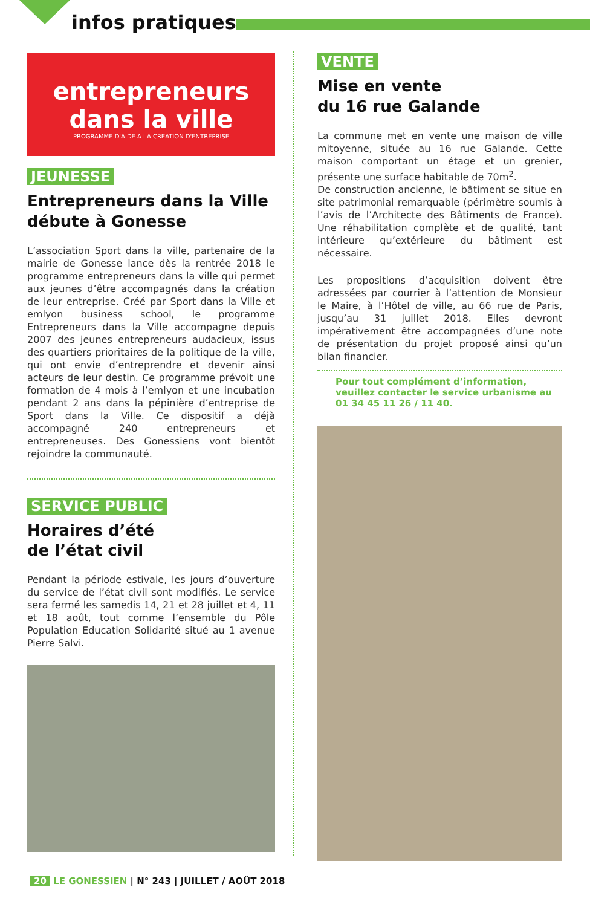infos pratiques
entrepreneurs
dans la ville
PROGRAMME D'AIDE A LA CREATION D'ENTREPRISE
JEUNESSE
Entrepreneurs dans la Ville débute à Gonesse
L’association Sport dans la ville, partenaire de la mairie de Gonesse lance dès la rentrée 2018 le programme entrepreneurs dans la ville qui permet aux jeunes d’être accompagnés dans la création de leur entreprise. Créé par Sport dans la Ville et emlyon business school, le programme Entrepreneurs dans la Ville accompagne depuis 2007 des jeunes entrepreneurs audacieux, issus des quartiers prioritaires de la politique de la ville, qui ont envie d’entreprendre et devenir ainsi acteurs de leur destin. Ce programme prévoit une formation de 4 mois à l’emlyon et une incubation pendant 2 ans dans la pépinière d’entreprise de Sport dans la Ville. Ce dispositif a déjà accompagné 240 entrepreneurs et entrepreneuses. Des Gonessiens vont bientôt rejoindre la communauté.
SERVICE PUBLIC
Horaires d’été
de l’état civil
Pendant la période estivale, les jours d’ouverture du service de l’état civil sont modifiés. Le service sera fermé les samedis 14, 21 et 28 juillet et 4, 11 et 18 août, tout comme l’ensemble du Pôle Population Education Solidarité situé au 1 avenue Pierre Salvi.
VENTE
Mise en vente
du 16 rue Galande
La commune met en vente une maison de ville mitoyenne, située au 16 rue Galande. Cette maison comportant un étage et un grenier, présente une surface habitable de 70m<sup>2</sup>.
De construction ancienne, le bâtiment se situe en site patrimonial remarquable (périmètre soumis à l’avis de l’Architecte des Bâtiments de France). Une réhabilitation complète et de qualité, tant intérieure qu’extérieure du bâtiment est nécessaire.
Les propositions d’acquisition doivent être adressées par courrier à l’attention de Monsieur le Maire, à l’Hôtel de ville, au 66 rue de Paris, jusqu’au 31 juillet 2018. Elles devront impérativement être accompagnées d’une note de présentation du projet proposé ainsi qu’un bilan financier.
Pour tout complément d’information, veuillez contacter le service urbanisme au 01 34 45 11 26 / 11 40.
20 LE GONESSIEN | N° 243 | JUILLET / AOÛT 2018